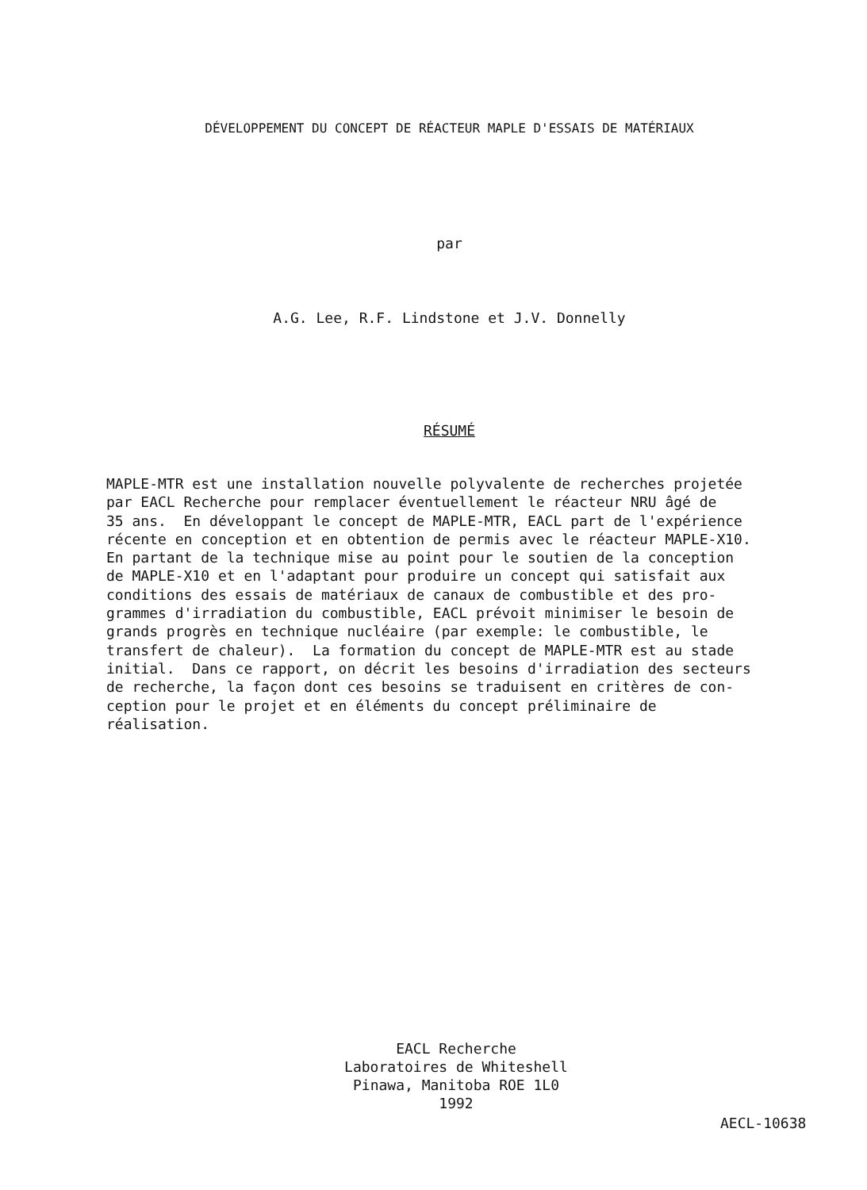DÉVELOPPEMENT DU CONCEPT DE RÉACTEUR MAPLE D'ESSAIS DE MATÉRIAUX
par
A.G. Lee, R.F. Lindstone et J.V. Donnelly
RÉSUMÉ
MAPLE-MTR est une installation nouvelle polyvalente de recherches projetée par EACL Recherche pour remplacer éventuellement le réacteur NRU âgé de 35 ans. En développant le concept de MAPLE-MTR, EACL part de l'expérience récente en conception et en obtention de permis avec le réacteur MAPLE-X10. En partant de la technique mise au point pour le soutien de la conception de MAPLE-X10 et en l'adaptant pour produire un concept qui satisfait aux conditions des essais de matériaux de canaux de combustible et des pro- grammes d'irradiation du combustible, EACL prévoit minimiser le besoin de grands progrès en technique nucléaire (par exemple: le combustible, le transfert de chaleur). La formation du concept de MAPLE-MTR est au stade initial. Dans ce rapport, on décrit les besoins d'irradiation des secteurs de recherche, la façon dont ces besoins se traduisent en critères de con- ception pour le projet et en éléments du concept préliminaire de réalisation.
EACL Recherche
Laboratoires de Whiteshell
Pinawa, Manitoba ROE 1L0
1992
AECL-10638